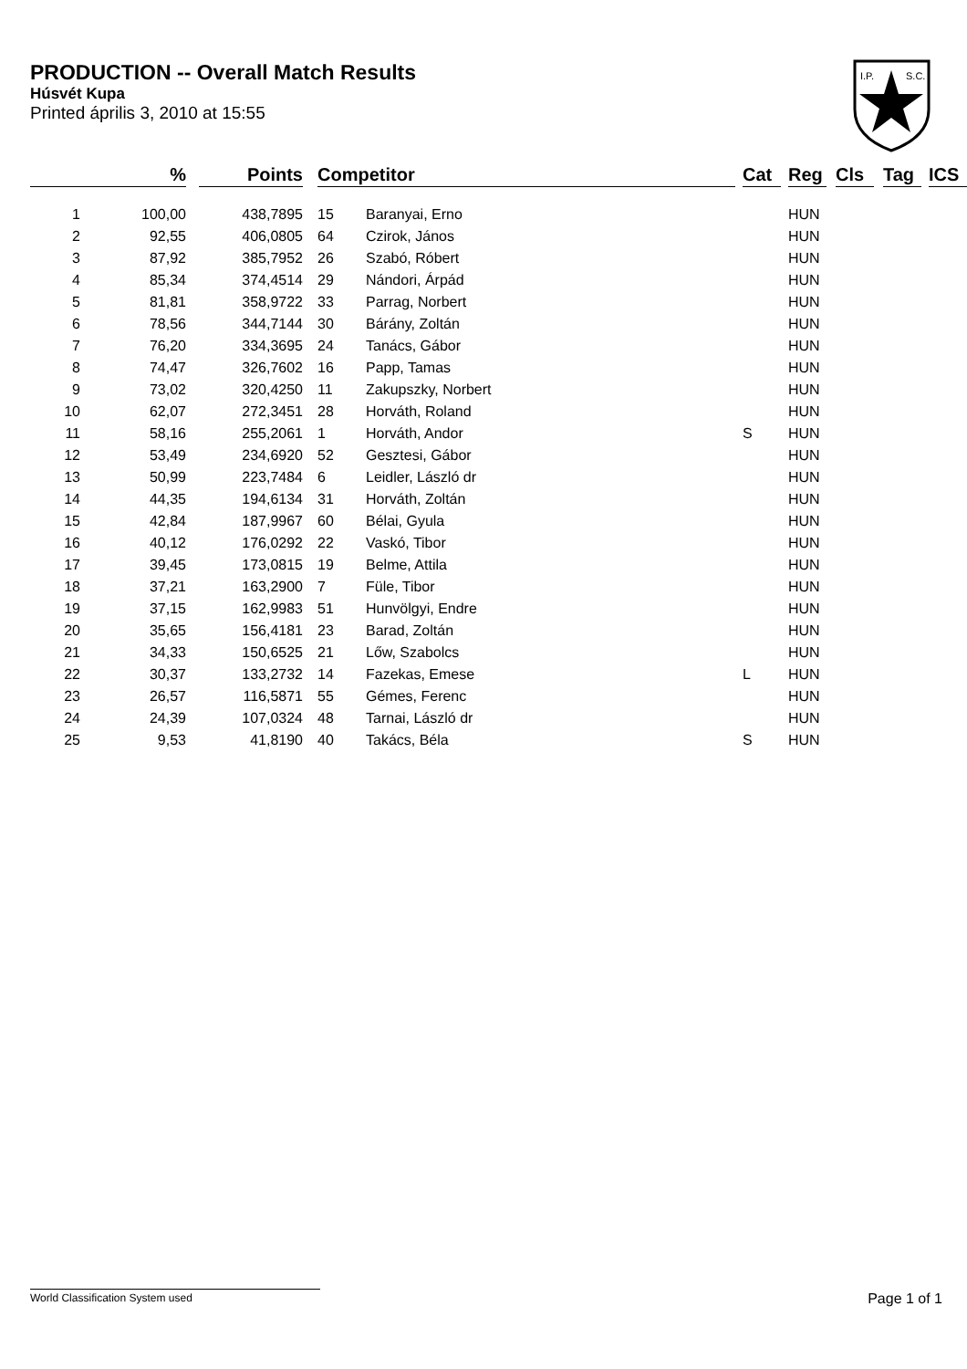PRODUCTION -- Overall Match Results
Húsvét Kupa
Printed április 3, 2010 at 15:55
I.P.
S.C.
| | % | | Points | | Competitor | | | Cat | | Reg | | Cls | | Tag | | ICS |
| --- | --- | --- | --- | --- | --- | --- | --- | --- | --- | --- | --- | --- | --- | --- | --- | --- |
| 1 | 100,00 | | 438,7895 | | 15 | Baranyai, Erno | | | | HUN | | | | | | |
| 2 | 92,55 | | 406,0805 | | 64 | Czirok, János | | | | HUN | | | | | | |
| 3 | 87,92 | | 385,7952 | | 26 | Szabó, Róbert | | | | HUN | | | | | | |
| 4 | 85,34 | | 374,4514 | | 29 | Nándori, Árpád | | | | HUN | | | | | | |
| 5 | 81,81 | | 358,9722 | | 33 | Parrag, Norbert | | | | HUN | | | | | | |
| 6 | 78,56 | | 344,7144 | | 30 | Bárány, Zoltán | | | | HUN | | | | | | |
| 7 | 76,20 | | 334,3695 | | 24 | Tanács, Gábor | | | | HUN | | | | | | |
| 8 | 74,47 | | 326,7602 | | 16 | Papp, Tamas | | | | HUN | | | | | | |
| 9 | 73,02 | | 320,4250 | | 11 | Zakupszky, Norbert | | | | HUN | | | | | | |
| 10 | 62,07 | | 272,3451 | | 28 | Horváth, Roland | | | | HUN | | | | | | |
| 11 | 58,16 | | 255,2061 | | 1 | Horváth, Andor | | S | | HUN | | | | | | |
| 12 | 53,49 | | 234,6920 | | 52 | Gesztesi, Gábor | | | | HUN | | | | | | |
| 13 | 50,99 | | 223,7484 | | 6 | Leidler, László dr | | | | HUN | | | | | | |
| 14 | 44,35 | | 194,6134 | | 31 | Horváth, Zoltán | | | | HUN | | | | | | |
| 15 | 42,84 | | 187,9967 | | 60 | Bélai, Gyula | | | | HUN | | | | | | |
| 16 | 40,12 | | 176,0292 | | 22 | Vaskó, Tibor | | | | HUN | | | | | | |
| 17 | 39,45 | | 173,0815 | | 19 | Belme, Attila | | | | HUN | | | | | | |
| 18 | 37,21 | | 163,2900 | | 7 | Füle, Tibor | | | | HUN | | | | | | |
| 19 | 37,15 | | 162,9983 | | 51 | Hunvölgyi, Endre | | | | HUN | | | | | | |
| 20 | 35,65 | | 156,4181 | | 23 | Barad, Zoltán | | | | HUN | | | | | | |
| 21 | 34,33 | | 150,6525 | | 21 | Lőw, Szabolcs | | | | HUN | | | | | | |
| 22 | 30,37 | | 133,2732 | | 14 | Fazekas, Emese | | L | | HUN | | | | | | |
| 23 | 26,57 | | 116,5871 | | 55 | Gémes, Ferenc | | | | HUN | | | | | | |
| 24 | 24,39 | | 107,0324 | | 48 | Tarnai, László dr | | | | HUN | | | | | | |
| 25 | 9,53 | | 41,8190 | | 40 | Takács, Béla | | S | | HUN | | | | | | |
World Classification System used Page 1 of 1